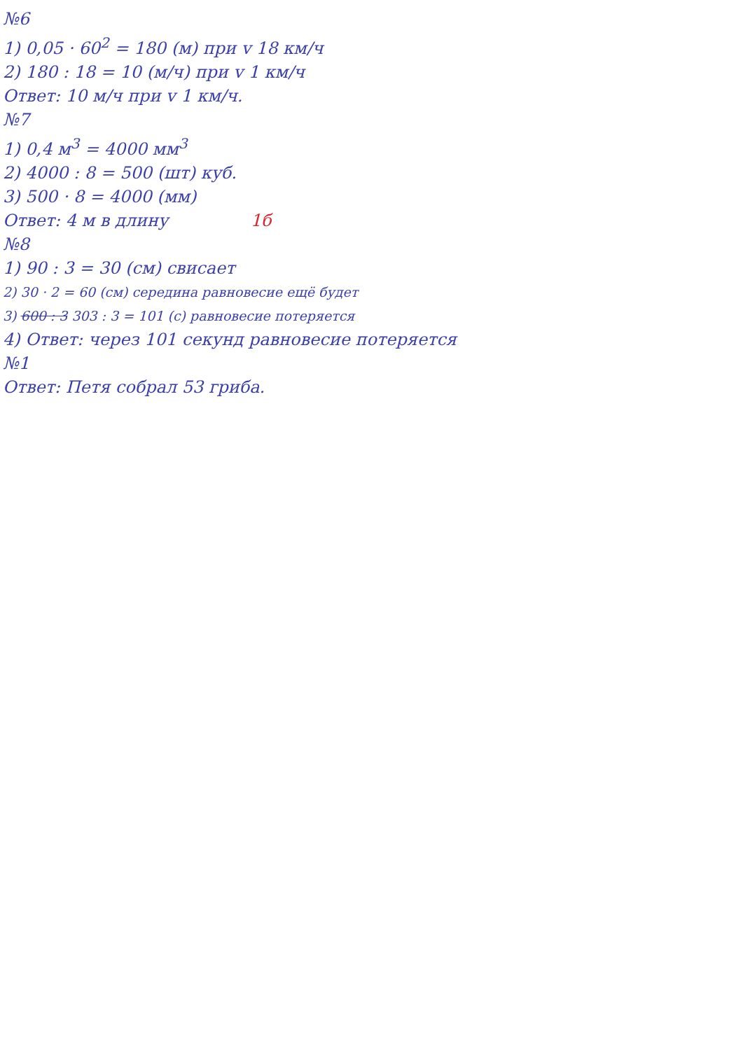№6
1) 0,05 · 60<sup>2</sup> = 180 (м) при v 18 км/ч
2) 180 : 18 = 10 (м/ч) при v 1 км/ч
Ответ: 10 м/ч при v 1 км/ч.
№7
1) 0,4 м<sup>3</sup> = 4000 мм<sup>3</sup>
2) 4000 : 8 = 500 (шт) куб.
3) 500 · 8 = 4000 (мм)
Ответ: 4 м в длину 1б
№8
1) 90 : 3 = 30 (см) свисает
2) 30 · 2 = 60 (см) середина равновесие ещё будет
3) 600 : 3 303 : 3 = 101 (с) равновесие потеряется
4) Ответ: через 101 секунд равновесие потеряется
№1
Ответ: Петя собрал 53 гриба.